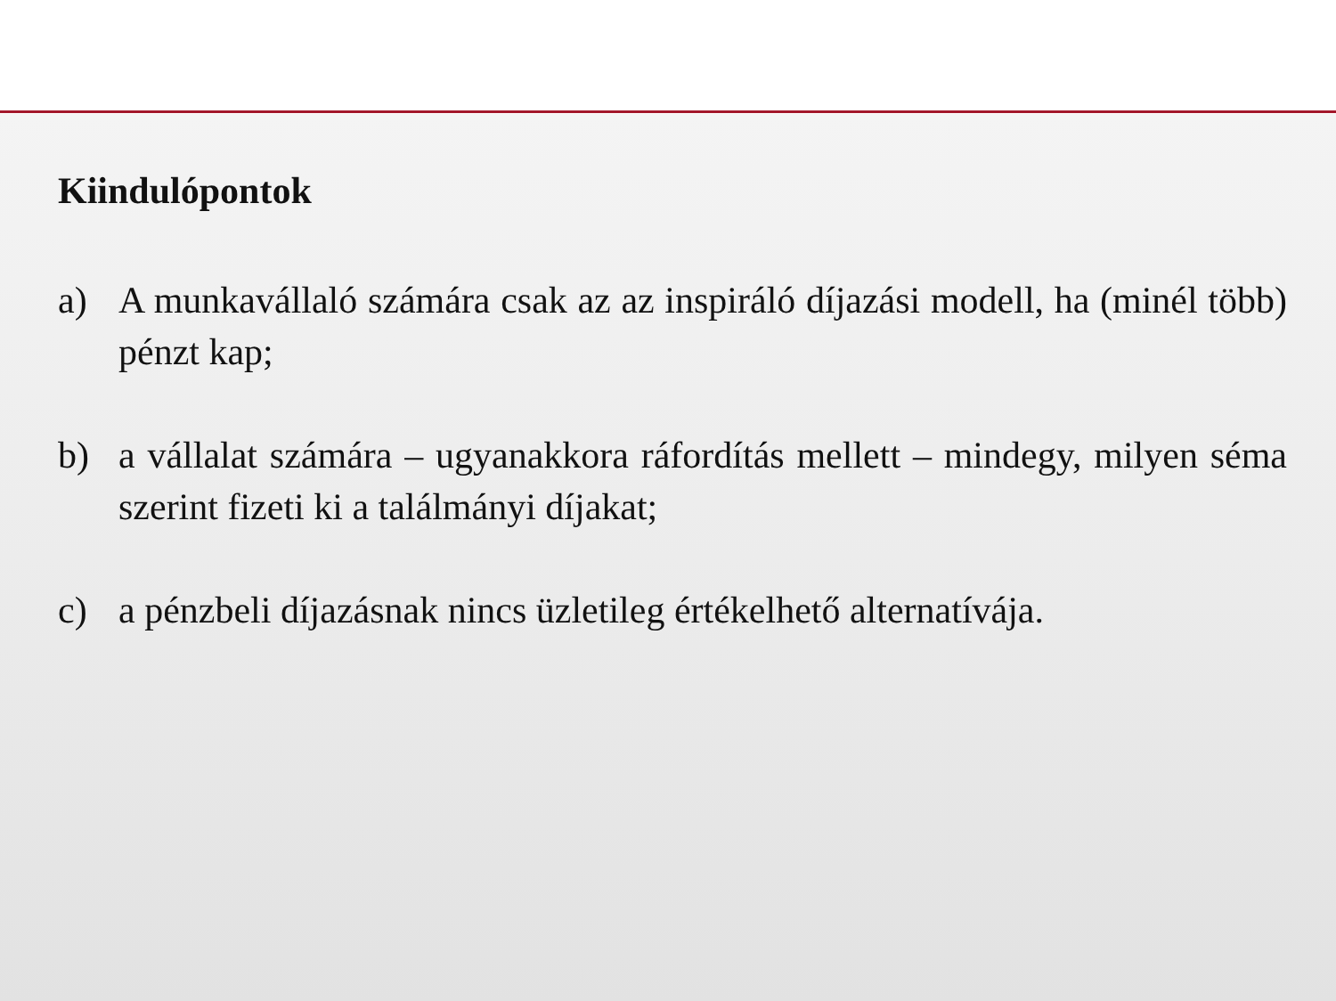Kiindulópontok
a) A munkavállaló számára csak az az inspiráló díjazási modell, ha (minél több) pénzt kap;
b) a vállalat számára – ugyanakkora ráfordítás mellett – mindegy, milyen séma szerint fizeti ki a találmányi díjakat;
c) a pénzbeli díjazásnak nincs üzletileg értékelhető alternatívája.